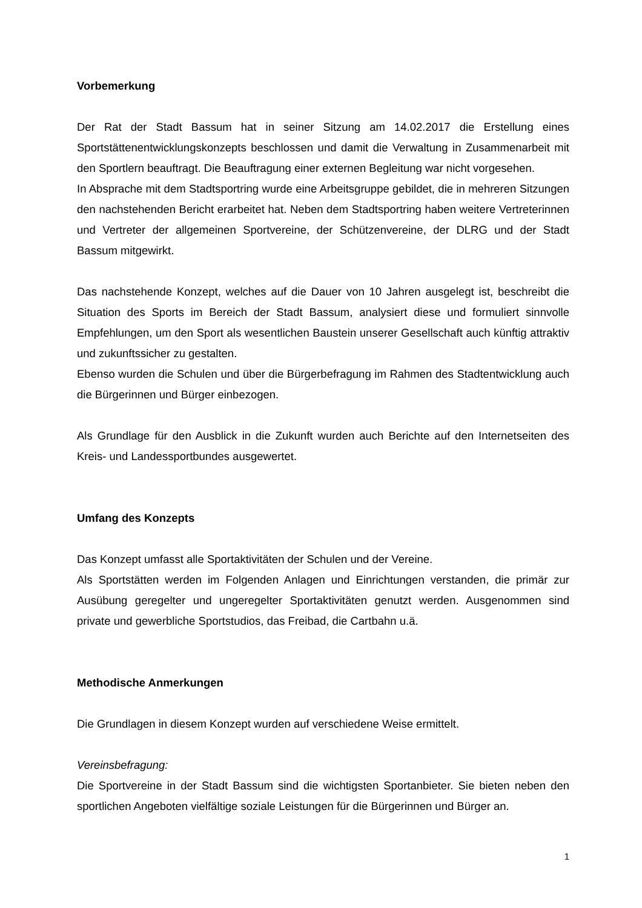Vorbemerkung
Der Rat der Stadt Bassum hat in seiner Sitzung am 14.02.2017 die Erstellung eines Sportstättenentwicklungskonzepts beschlossen und damit die Verwaltung in Zusammenarbeit mit den Sportlern beauftragt. Die Beauftragung einer externen Begleitung war nicht vorgesehen.
In Absprache mit dem Stadtsportring wurde eine Arbeitsgruppe gebildet, die in mehreren Sitzungen den nachstehenden Bericht erarbeitet hat. Neben dem Stadtsportring haben weitere Vertreterinnen und Vertreter der allgemeinen Sportvereine, der Schützenvereine, der DLRG und der Stadt Bassum mitgewirkt.
Das nachstehende Konzept, welches auf die Dauer von 10 Jahren ausgelegt ist, beschreibt die Situation des Sports im Bereich der Stadt Bassum, analysiert diese und formuliert sinnvolle Empfehlungen, um den Sport als wesentlichen Baustein unserer Gesellschaft auch künftig attraktiv und zukunftssicher zu gestalten.
Ebenso wurden die Schulen und über die Bürgerbefragung im Rahmen des Stadtentwicklung auch die Bürgerinnen und Bürger einbezogen.
Als Grundlage für den Ausblick in die Zukunft wurden auch Berichte auf den Internetseiten des Kreis- und Landessportbundes ausgewertet.
Umfang des Konzepts
Das Konzept umfasst alle Sportaktivitäten der Schulen und der Vereine.
Als Sportstätten werden im Folgenden Anlagen und Einrichtungen verstanden, die primär zur Ausübung geregelter und ungeregelter Sportaktivitäten genutzt werden. Ausgenommen sind private und gewerbliche Sportstudios, das Freibad, die Cartbahn u.ä.
Methodische Anmerkungen
Die Grundlagen in diesem Konzept wurden auf verschiedene Weise ermittelt.
Vereinsbefragung:
Die Sportvereine in der Stadt Bassum sind die wichtigsten Sportanbieter. Sie bieten neben den sportlichen Angeboten vielfältige soziale Leistungen für die Bürgerinnen und Bürger an.
1